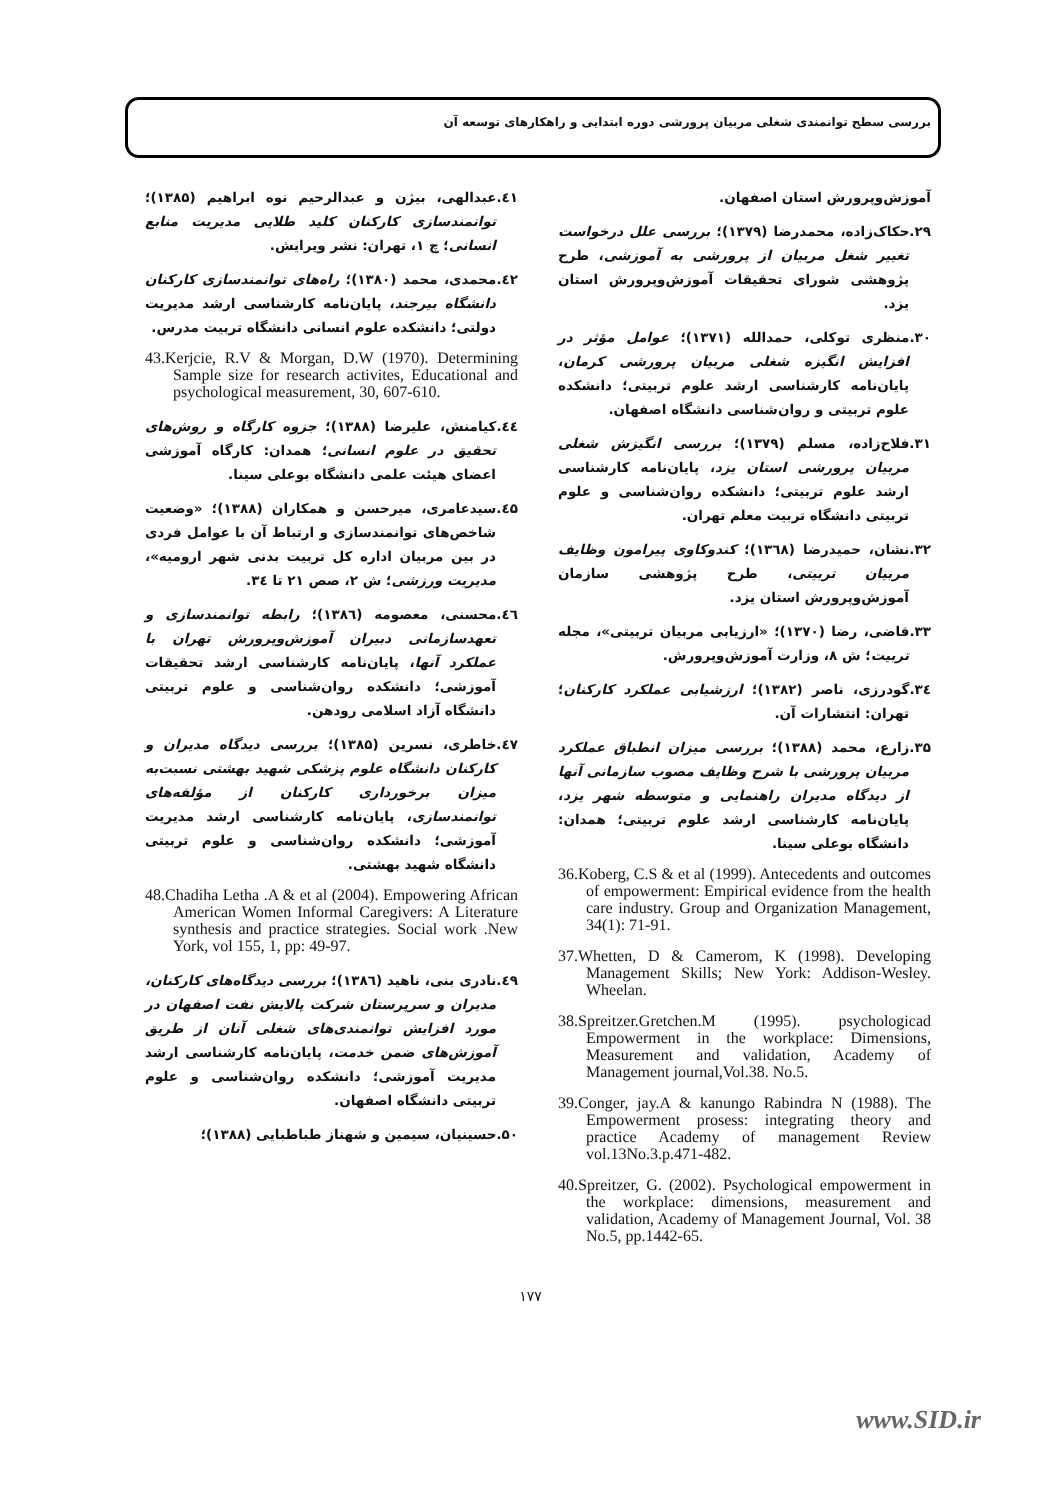بررسی سطح توانمندی شغلی مربیان پرورشی دوره ابتدایی و راهکارهای توسعه آن
آموزش‌وپرورش استان اصفهان.
۲۹.حکاک‌زاده، محمدرضا (۱۳۷۹)؛ بررسی علل درخواست تغییر شغل مربیان از پرورشی به آموزشی، طرح پژوهشی شورای تحقیقات آموزش‌وپرورش استان یزد.
۳۰.منظری توکلی، حمدالله (۱۳۷۱)؛ عوامل مؤثر در افزایش انگیزه شغلی مربیان پرورشی کرمان، پایان‌نامه کارشناسی ارشد علوم تربیتی؛ دانشکده علوم تربیتی و روان‌شناسی دانشگاه اصفهان.
۳۱.فلاح‌زاده، مسلم (۱۳۷۹)؛ بررسی انگیزش شغلی مربیان پرورشی استان یزد، پایان‌نامه کارشناسی ارشد علوم تربیتی؛ دانشکده روان‌شناسی و علوم تربیتی دانشگاه تربیت معلم تهران.
۳۲.نشان، حمیدرضا (۱۳٦۸)؛ کندوکاوی پیرامون وظایف مربیان تربیتی، طرح پژوهشی سازمان آموزش‌وپرورش استان یزد.
۳۳.قاضی، رضا (۱۳۷۰)؛ «ارزیابی مربیان تربیتی»، مجله تربیت؛ ش ۸، وزارت آموزش‌وپرورش.
۳٤.گودرزی، ناصر (۱۳۸۲)؛ ارزشیابی عملکرد کارکنان؛ تهران: انتشارات آن.
۳۵.زارع، محمد (۱۳۸۸)؛ بررسی میزان انطباق عملکرد مربیان پرورشی با شرح وظایف مصوب سازمانی آنها از دیدگاه مدیران راهنمایی و متوسطه شهر یزد، پایان‌نامه کارشناسی ارشد علوم تربیتی؛ همدان: دانشگاه بوعلی سینا.
36.Koberg, C.S & et al (1999). Antecedents and outcomes of empowerment: Empirical evidence from the health care industry. Group and Organization Management, 34(1): 71-91.
37.Whetten, D & Camerom, K (1998). Developing Management Skills; New York: Addison-Wesley. Wheelan.
38.Spreitzer.Gretchen.M (1995). psychologicad Empowerment in the workplace: Dimensions, Measurement and validation, Academy of Management journal,Vol.38. No.5.
39.Conger, jay.A & kanungo Rabindra N (1988). The Empowerment prosess: integrating theory and practice Academy of management Review vol.13No.3.p.471-482.
40.Spreitzer, G. (2002). Psychological empowerment in the workplace: dimensions, measurement and validation, Academy of Management Journal, Vol. 38 No.5, pp.1442-65.
٤۱.عبدالهی، بیژن و عبدالرحیم نوه ابراهیم (۱۳۸۵)؛ توانمندسازی کارکنان کلید طلایی مدیریت منابع انسانی؛ چ ۱، تهران: نشر ویرایش.
٤۲.محمدی، محمد (۱۳۸۰)؛ راه‌های توانمندسازی کارکنان دانشگاه بیرجند، پایان‌نامه کارشناسی ارشد مدیریت دولتی؛ دانشکده علوم انسانی دانشگاه تربیت مدرس.
43.Kerjcie, R.V & Morgan, D.W (1970). Determining Sample size for research activites, Educational and psychological measurement, 30, 607-610.
٤٤.کیامنش، علیرضا (۱۳۸۸)؛ جزوه کارگاه و روش‌های تحقیق در علوم انسانی؛ همدان: کارگاه آموزشی اعضای هیئت علمی دانشگاه بوعلی سینا.
٤۵.سیدعامری، میرحسن و همکاران (۱۳۸۸)؛ «وضعیت شاخص‌های توانمندسازی و ارتباط آن با عوامل فردی در بین مربیان اداره کل تربیت بدنی شهر ارومیه»، مدیریت ورزشی؛ ش ۲، صص ۲۱ تا ۳٤.
٤٦.محسنی، معصومه (۱۳۸٦)؛ رابطه توانمندسازی و تعهدسازمانی دبیران آموزش‌وپرورش تهران با عملکرد آنها، پایان‌نامه کارشناسی ارشد تحقیقات آموزشی؛ دانشکده روان‌شناسی و علوم تربیتی دانشگاه آزاد اسلامی رودهن.
٤۷.خاطری، نسرین (۱۳۸۵)؛ بررسی دیدگاه مدیران و کارکنان دانشگاه علوم پزشکی شهید بهشتی نسبت‌به میزان برخورداری کارکنان از مؤلفه‌های توانمندسازی، پایان‌نامه کارشناسی ارشد مدیریت آموزشی؛ دانشکده روان‌شناسی و علوم تربیتی دانشگاه شهید بهشتی.
48.Chadiha Letha .A & et al (2004). Empowering African American Women Informal Caregivers: A Literature synthesis and practice strategies. Social work .New York, vol 155, 1, pp: 49-97.
٤۹.نادری بنی، ناهید (۱۳۸٦)؛ بررسی دیدگاه‌های کارکنان، مدیران و سرپرستان شرکت پالایش نفت اصفهان در مورد افزایش توانمندی‌های شغلی آنان از طریق آموزش‌های ضمن خدمت، پایان‌نامه کارشناسی ارشد مدیریت آموزشی؛ دانشکده روان‌شناسی و علوم تربیتی دانشگاه اصفهان.
۵۰.حسینیان، سیمین و شهناز طباطبایی (۱۳۸۸)؛
۱۷۷
www.SID.ir